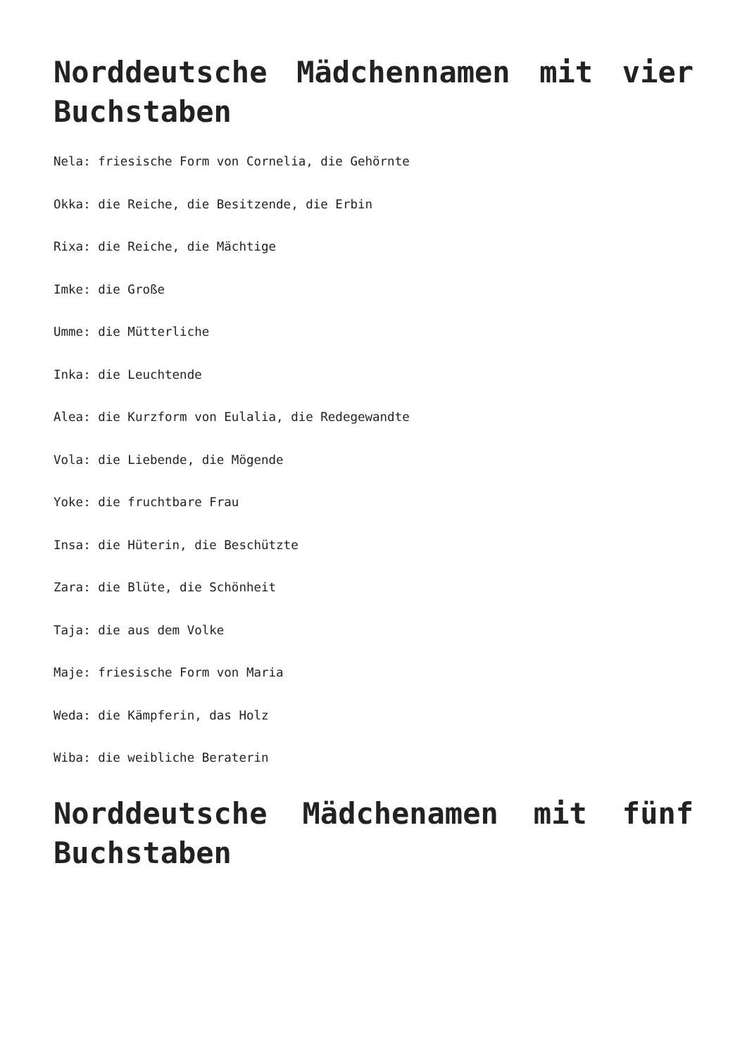Norddeutsche Mädchennamen mit vier Buchstaben
Nela: friesische Form von Cornelia, die Gehörnte
Okka: die Reiche, die Besitzende, die Erbin
Rixa: die Reiche, die Mächtige
Imke: die Große
Umme: die Mütterliche
Inka: die Leuchtende
Alea: die Kurzform von Eulalia, die Redegewandte
Vola: die Liebende, die Mögende
Yoke: die fruchtbare Frau
Insa: die Hüterin, die Beschützte
Zara: die Blüte, die Schönheit
Taja: die aus dem Volke
Maje: friesische Form von Maria
Weda: die Kämpferin, das Holz
Wiba: die weibliche Beraterin
Norddeutsche Mädchenamen mit fünf Buchstaben